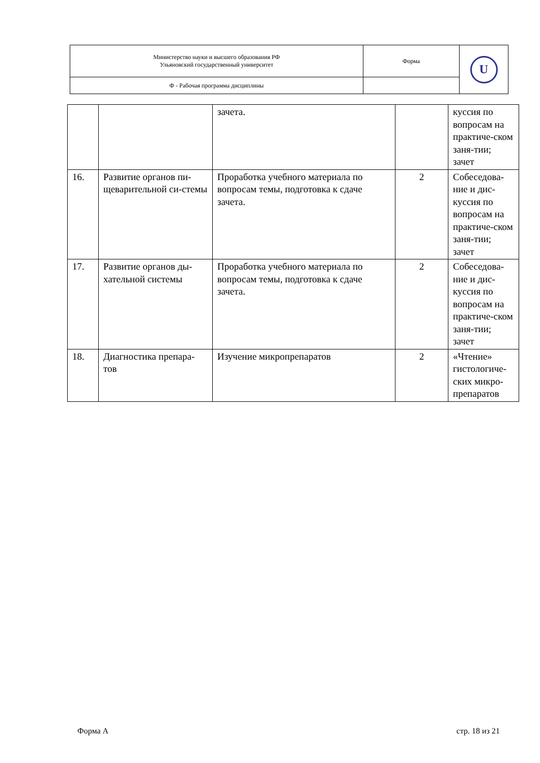| Министерство науки и высшего образования РФ Ульяновский государственный университет | Форма | U |
| Ф - Рабочая программа дисциплины | | |
| | | зачета. | | куссия по вопросам на практиче-ском заня-тии; зачет |
| 16. | Развитие органов пи-щеварительной си-стемы | Проработка учебного материала по вопросам темы, подготовка к сдаче зачета. | 2 | Собеседова-ние и дис-куссия по вопросам на практиче-ском заня-тии; зачет |
| 17. | Развитие органов ды-хательной системы | Проработка учебного материала по вопросам темы, подготовка к сдаче зачета. | 2 | Собеседова-ние и дис-куссия по вопросам на практиче-ском заня-тии; зачет |
| 18. | Диагностика препара-тов | Изучение микропрепаратов | 2 | «Чтение» гистологиче-ских микро-препаратов |
Форма А стр. 18 из 21